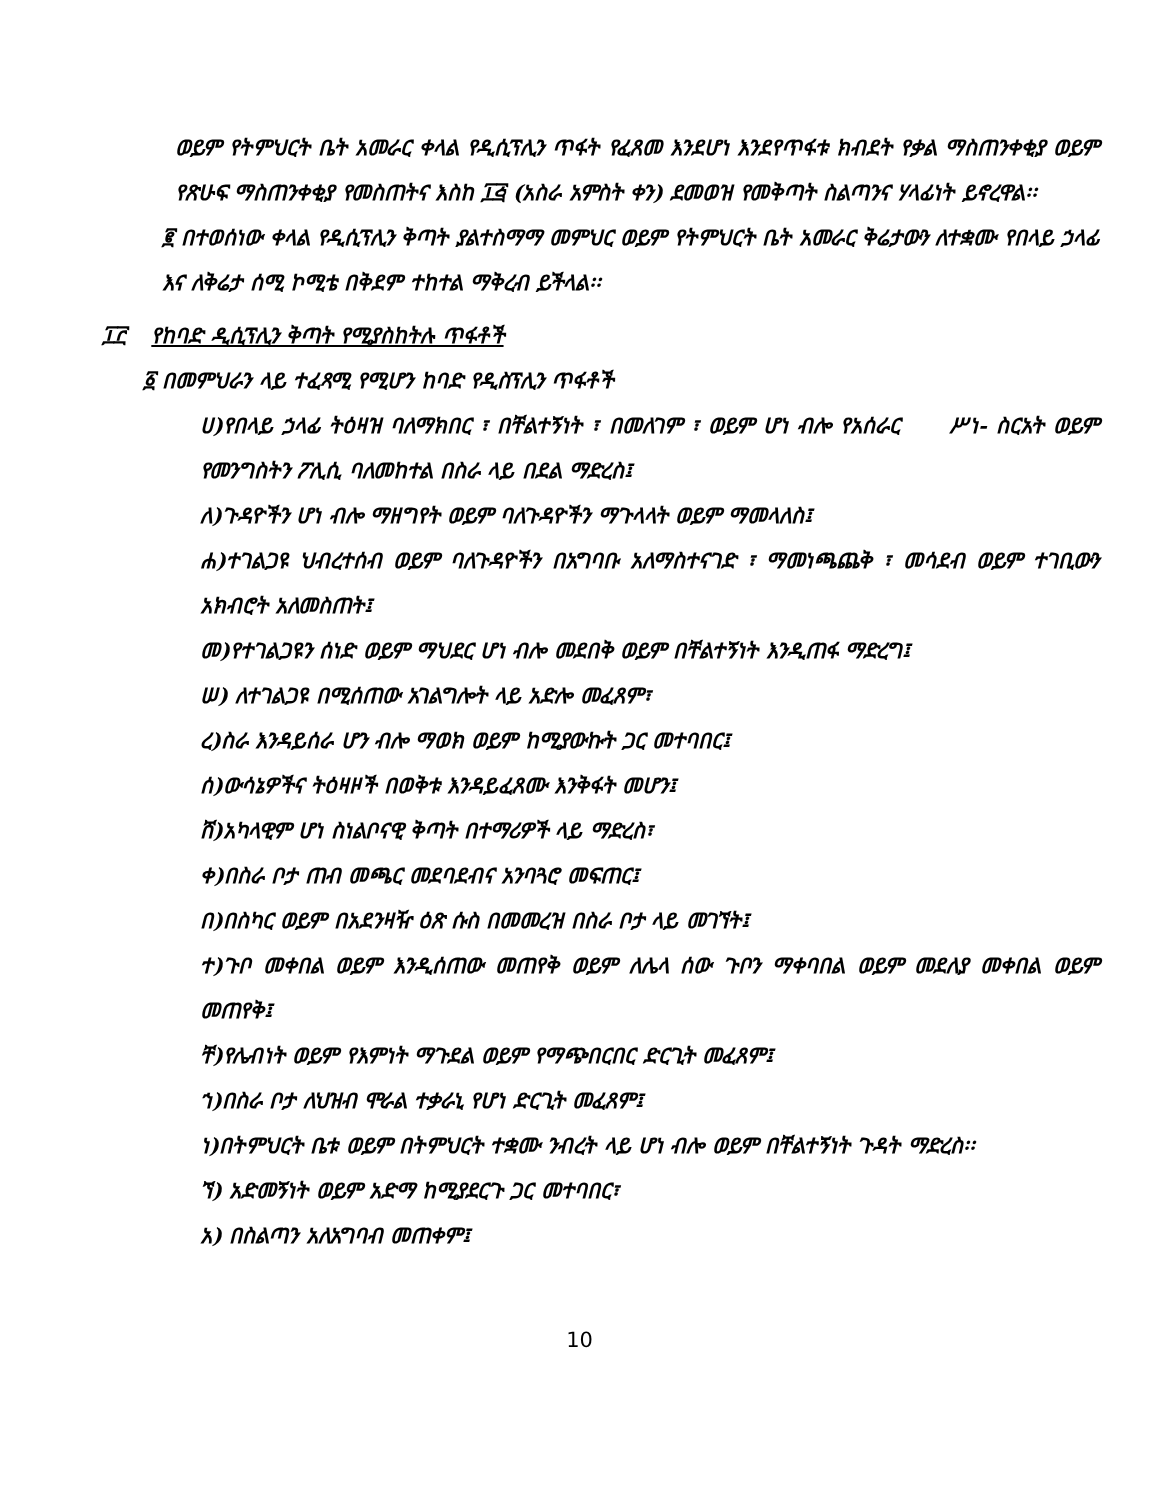ወይም የትምህርት ቤት አመራር ቀላል የዲሲፕሊን ጥፋት የፈጸመ እንደሆነ እንደየጥፋቱ ክብደት የቃል ማስጠንቀቂያ ወይም የጽሁፍ ማስጠንቀቂያ የመስጠትና እስከ ፲፭ (አስራ አምስት ቀን) ደመወዝ የመቅጣት ስልጣንና ሃላፊነት ይኖረዋል፡፡
፪ በተወሰነው ቀላል የዲሲፕሊን ቅጣት ያልተስማማ መምህር ወይም የትምህርት ቤት አመራር ቅሬታውን ለተቋሙ የበላይ ኃላፊ እና ለቅሬታ ሰሚ ኮሚቴ በቅደም ተከተል ማቅረብ ይችላል፡፡
፲፫ የከባድ ዲሲፕሊን ቅጣት የሚያስከትሉ ጥፋቶች
፩ በመምህራን ላይ ተፈጻሚ የሚሆን ከባድ የዲስፕሊን ጥፋቶች
ሀ)የበላይ ኃላፊ ትዕዛዝ ባለማክበር ፣ በቸልተኝነት ፣ በመለገም ፣ ወይም ሆነ ብሎ የአሰራር ሥነ- ስርአት ወይም የመንግስትን ፖሊሲ ባለመከተል በስራ ላይ በደል ማድረስ፤
ለ)ጉዳዮችን ሆነ ብሎ ማዘግየት ወይም ባለጉዳዮችን ማጉላላት ወይም ማመላለስ፤
ሐ)ተገልጋዩ ህብረተሰብ ወይም ባለጉዳዮችን በአግባቡ አለማስተናገድ ፣ ማመነጫጨቅ ፣ መሳደብ ወይም ተገቢውን አክብሮት አለመስጠት፤
መ)የተገልጋዩን ሰነድ ወይም ማህደር ሆነ ብሎ መደበቅ ወይም በቸልተኝነት እንዲጠፋ ማድረግ፤
ሠ) ለተገልጋዩ በሚሰጠው አገልግሎት ላይ አድሎ መፈጸም፣
ረ)ስራ እንዳይሰራ ሆን ብሎ ማወክ ወይም ከሚያውኩት ጋር መተባበር፤
ሰ)ውሳኔዎችና ትዕዛዞች በወቅቱ እንዳይፈጸሙ እንቅፋት መሆን፤
ሸ)አካላዊም ሆነ ስነልቦናዊ ቅጣት በተማሪዎች ላይ ማድረስ፣
ቀ)በስራ ቦታ ጠብ መጫር መደባደብና አንባጓሮ መፍጠር፤
በ)በስካር ወይም በአደንዛዥ ዕጽ ሱስ በመመረዝ በስራ ቦታ ላይ መገኘት፤
ተ)ጉቦ መቀበል ወይም እንዲሰጠው መጠየቅ ወይም ለሌላ ሰው ጉቦን ማቀባበል ወይም መደለያ መቀበል ወይም መጠየቅ፤
ቸ)የሌብነት ወይም የእምነት ማጉደል ወይም የማጭበርበር ድርጊት መፈጸም፤
ኀ)በስራ ቦታ ለህዝብ ሞራል ተቃራኒ የሆነ ድርጊት መፈጸም፤
ነ)በትምህርት ቤቱ ወይም በትምህርት ተቋሙ ንብረት ላይ ሆነ ብሎ ወይም በቸልተኝነት ጉዳት ማድረስ፡፡
ኘ) አድመኝነት ወይም አድማ ከሚያደርጉ ጋር መተባበር፣
አ) በስልጣን አለአግባብ መጠቀም፤
10